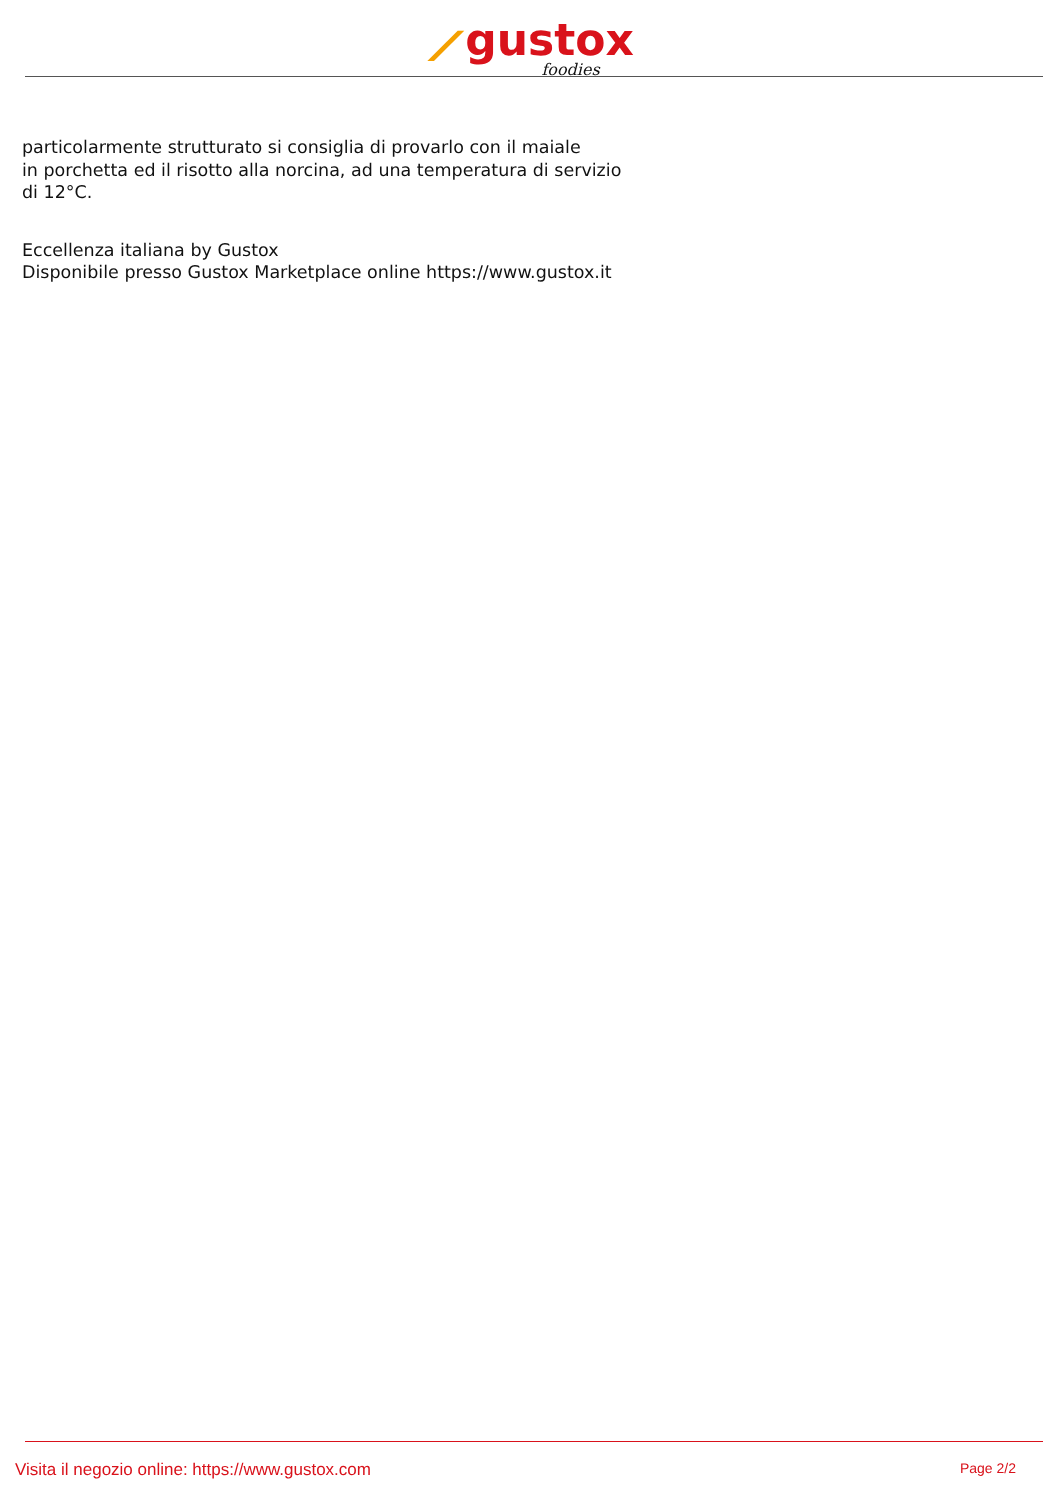⟋gustox
foodies
particolarmente strutturato si consiglia di provarlo con il maiale
in porchetta ed il risotto alla norcina, ad una temperatura di servizio
di 12°C.
Eccellenza italiana by Gustox
Disponibile presso Gustox Marketplace online https://www.gustox.it
Visita il negozio online: https://www.gustox.com Page 2/2